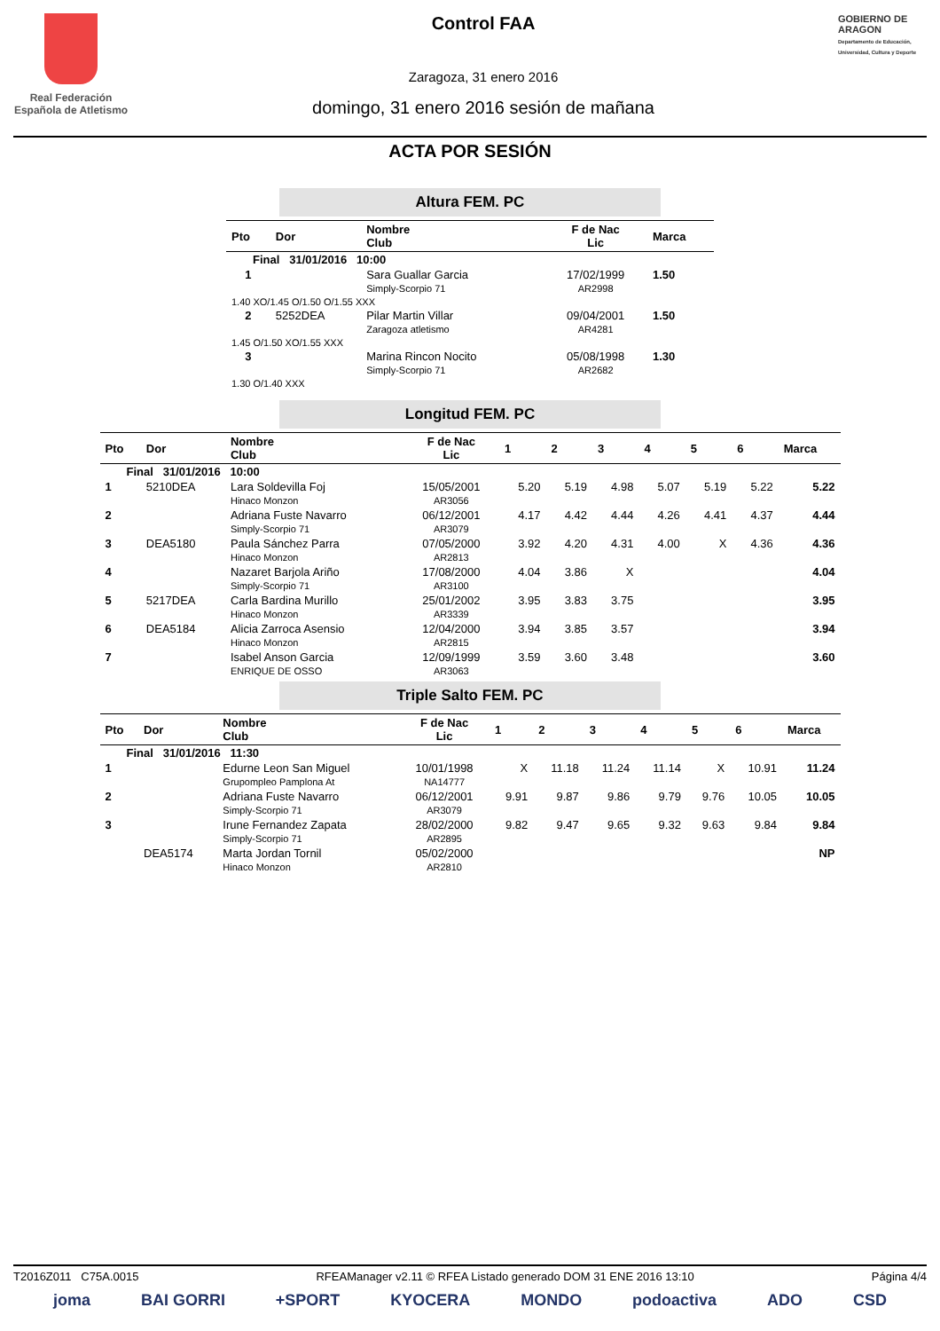Real Federación Española de Atletismo
Control FAA
Zaragoza, 31 enero 2016
domingo, 31 enero 2016 sesión de mañana
GOBIERNO DE ARAGON
Departamento de Educación, Universidad, Cultura y Deporte
ACTA POR SESIÓN
Altura FEM. PC
| Pto | Dor | Nombre Club | F de Nac Lic | Marca |
| --- | --- | --- | --- | --- |
| Final 31/01/2016 10:00 | | | | |
| 1 | | Sara Guallar Garcia Simply-Scorpio 71 | 17/02/1999 AR2998 | 1.50 |
| 1.40 XO/1.45 O/1.50 O/1.55 XXX | | | | |
| 2 | 5252DEA | Pilar Martin Villar Zaragoza atletismo | 09/04/2001 AR4281 | 1.50 |
| 1.45 O/1.50 XO/1.55 XXX | | | | |
| 3 | | Marina Rincon Nocito Simply-Scorpio 71 | 05/08/1998 AR2682 | 1.30 |
| 1.30 O/1.40 XXX | | | | |
Longitud FEM. PC
| Pto | Dor | Nombre Club | F de Nac Lic | 1 | 2 | 3 | 4 | 5 | 6 | Marca |
| --- | --- | --- | --- | --- | --- | --- | --- | --- | --- | --- |
| Final 31/01/2016 10:00 | | | | | | | | | | |
| 1 | 5210DEA | Lara Soldevilla Foj Hinaco Monzon | 15/05/2001 AR3056 | 5.20 | 5.19 | 4.98 | 5.07 | 5.19 | 5.22 | 5.22 |
| 2 | | Adriana Fuste Navarro Simply-Scorpio 71 | 06/12/2001 AR3079 | 4.17 | 4.42 | 4.44 | 4.26 | 4.41 | 4.37 | 4.44 |
| 3 | DEA5180 | Paula Sánchez Parra Hinaco Monzon | 07/05/2000 AR2813 | 3.92 | 4.20 | 4.31 | 4.00 | X | 4.36 | 4.36 |
| 4 | | Nazaret Barjola Ariño Simply-Scorpio 71 | 17/08/2000 AR3100 | 4.04 | 3.86 | X | | | | 4.04 |
| 5 | 5217DEA | Carla Bardina Murillo Hinaco Monzon | 25/01/2002 AR3339 | 3.95 | 3.83 | 3.75 | | | | 3.95 |
| 6 | DEA5184 | Alicia Zarroca Asensio Hinaco Monzon | 12/04/2000 AR2815 | 3.94 | 3.85 | 3.57 | | | | 3.94 |
| 7 | | Isabel Anson Garcia ENRIQUE DE OSSO | 12/09/1999 AR3063 | 3.59 | 3.60 | 3.48 | | | | 3.60 |
Triple Salto FEM. PC
| Pto | Dor | Nombre Club | F de Nac Lic | 1 | 2 | 3 | 4 | 5 | 6 | Marca |
| --- | --- | --- | --- | --- | --- | --- | --- | --- | --- | --- |
| Final 31/01/2016 11:30 | | | | | | | | | | |
| 1 | | Edurne Leon San Miguel Grupompleo Pamplona At | 10/01/1998 NA14777 | X | 11.18 | 11.24 | 11.14 | X | 10.91 | 11.24 |
| 2 | | Adriana Fuste Navarro Simply-Scorpio 71 | 06/12/2001 AR3079 | 9.91 | 9.87 | 9.86 | 9.79 | 9.76 | 10.05 | 10.05 |
| 3 | | Irune Fernandez Zapata Simply-Scorpio 71 | 28/02/2000 AR2895 | 9.82 | 9.47 | 9.65 | 9.32 | 9.63 | 9.84 | 9.84 |
| | DEA5174 | Marta Jordan Tornil Hinaco Monzon | 05/02/2000 AR2810 | | | | | | | NP |
T2016Z011 C75A.0015 RFEAManager v2.11 © RFEA Listado generado DOM 31 ENE 2016 13:10 Página 4/4
joma BAI GORRI +SPORT KYOCERA MONDO podoactiva ADO CSD